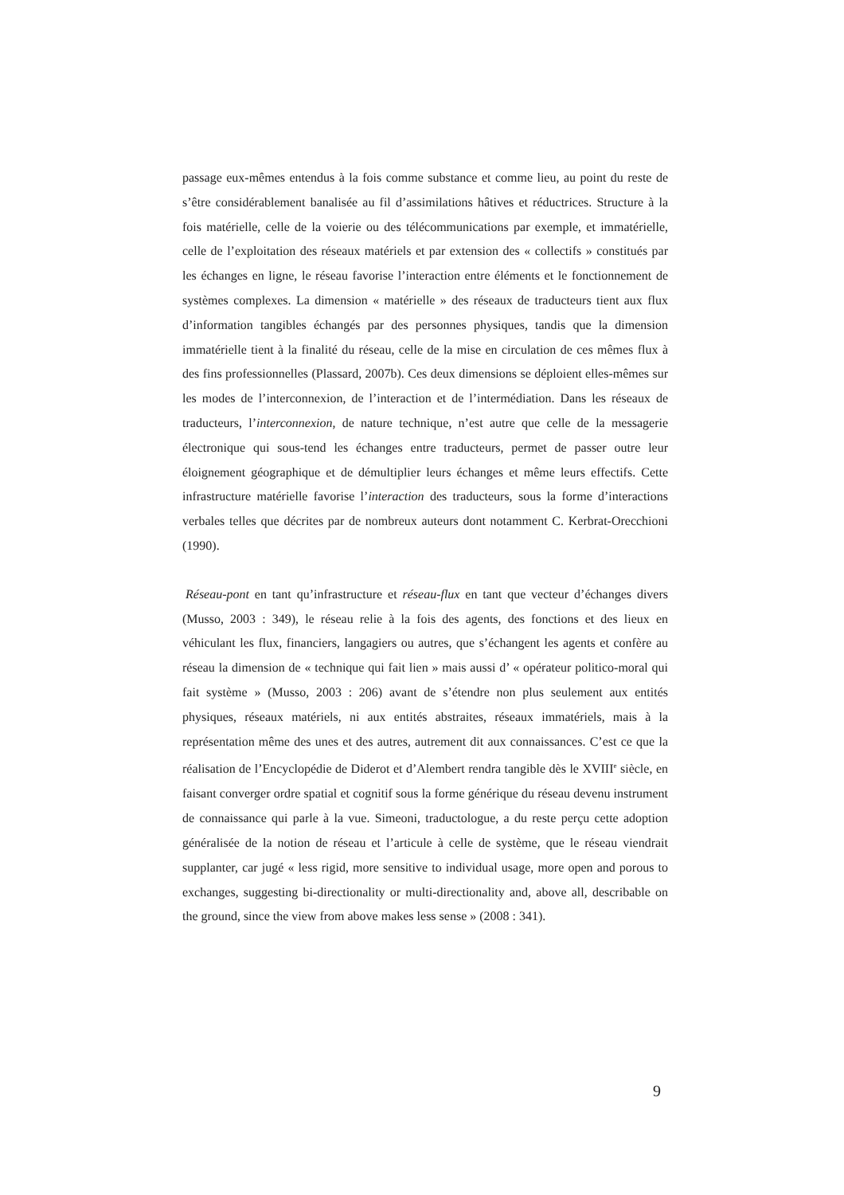passage eux-mêmes entendus à la fois comme substance et comme lieu, au point du reste de s’être considérablement banalisée au fil d’assimilations hâtives et réductrices. Structure à la fois matérielle, celle de la voierie ou des télécommunications par exemple, et immatérielle, celle de l’exploitation des réseaux matériels et par extension des « collectifs » constitués par les échanges en ligne, le réseau favorise l’interaction entre éléments et le fonctionnement de systèmes complexes. La dimension « matérielle » des réseaux de traducteurs tient aux flux d’information tangibles échangés par des personnes physiques, tandis que la dimension immatérielle tient à la finalité du réseau, celle de la mise en circulation de ces mêmes flux à des fins professionnelles (Plassard, 2007b). Ces deux dimensions se déploient elles-mêmes sur les modes de l’interconnexion, de l’interaction et de l’intermédiation. Dans les réseaux de traducteurs, l’interconnexion, de nature technique, n’est autre que celle de la messagerie électronique qui sous-tend les échanges entre traducteurs, permet de passer outre leur éloignement géographique et de démultiplier leurs échanges et même leurs effectifs. Cette infrastructure matérielle favorise l’interaction des traducteurs, sous la forme d’interactions verbales telles que décrites par de nombreux auteurs dont notamment C. Kerbrat-Orecchioni (1990).
Réseau-pont en tant qu’infrastructure et réseau-flux en tant que vecteur d’échanges divers (Musso, 2003 : 349), le réseau relie à la fois des agents, des fonctions et des lieux en véhiculant les flux, financiers, langagiers ou autres, que s’échangent les agents et confère au réseau la dimension de « technique qui fait lien » mais aussi d’ « opérateur politico-moral qui fait système » (Musso, 2003 : 206) avant de s’étendre non plus seulement aux entités physiques, réseaux matériels, ni aux entités abstraites, réseaux immatériels, mais à la représentation même des unes et des autres, autrement dit aux connaissances. C’est ce que la réalisation de l’Encyclopédie de Diderot et d’Alembert rendra tangible dès le XVIII<sup>e</sup> siècle, en faisant converger ordre spatial et cognitif sous la forme générique du réseau devenu instrument de connaissance qui parle à la vue. Simeoni, traductologue, a du reste perçu cette adoption généralisée de la notion de réseau et l’articule à celle de système, que le réseau viendrait supplanter, car jugé « less rigid, more sensitive to individual usage, more open and porous to exchanges, suggesting bi-directionality or multi-directionality and, above all, describable on the ground, since the view from above makes less sense » (2008 : 341).
9